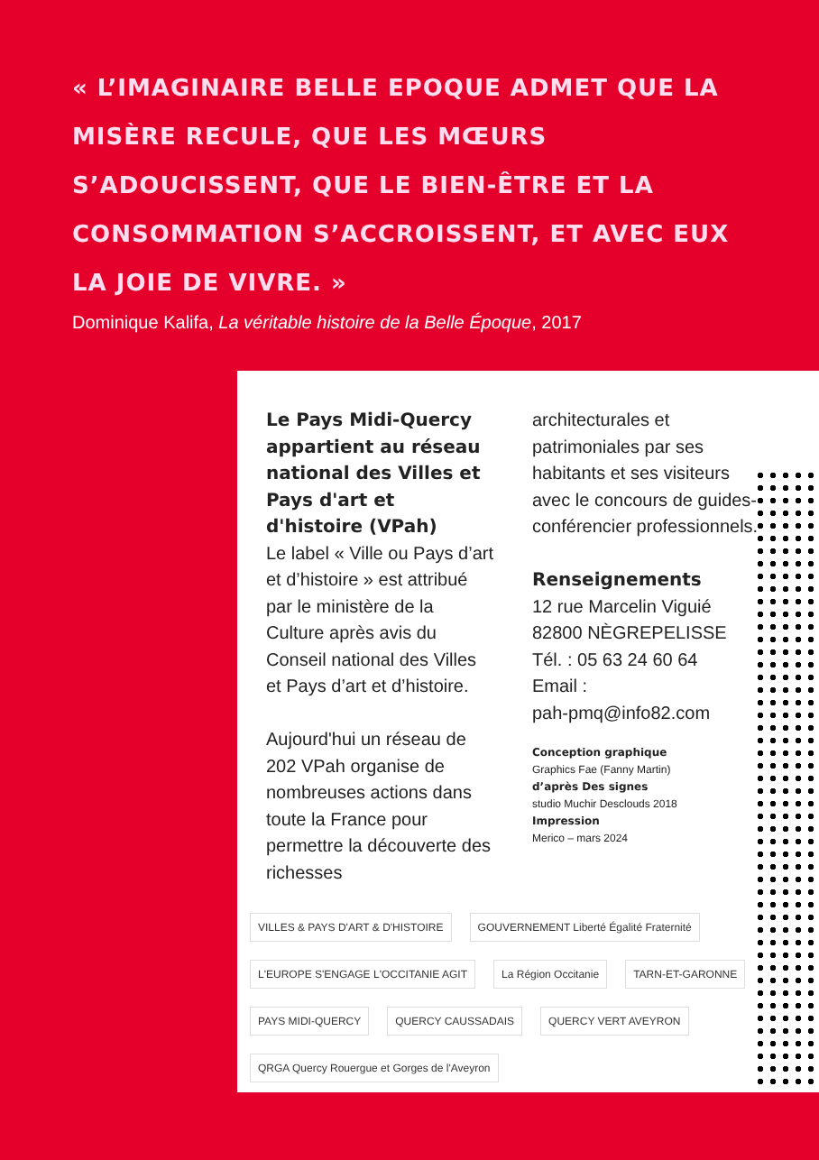« L’IMAGINAIRE BELLE EPOQUE ADMET QUE LA MISÈRE RECULE, QUE LES MŒURS S’ADOUCISSENT, QUE LE BIEN-ÊTRE ET LA CONSOMMATION S’ACCROISSENT, ET AVEC EUX LA JOIE DE VIVRE. »
Dominique Kalifa, La véritable histoire de la Belle Époque, 2017
Le Pays Midi-Quercy appartient au réseau national des Villes et Pays d'art et d'histoire (VPah)
Le label « Ville ou Pays d’art et d’histoire » est attribué par le ministère de la Culture après avis du Conseil national des Villes et Pays d’art et d’histoire.
Aujourd'hui un réseau de 202 VPah organise de nombreuses actions dans toute la France pour permettre la découverte des richesses
architecturales et patrimoniales par ses habitants et ses visiteurs avec le concours de guides-conférencier professionnels.
Renseignements
12 rue Marcelin Viguié
82800 NÈGREPELISSE
Tél. : 05 63 24 60 64
Email :
pah-pmq@info82.com
Conception graphique
Graphics Fae (Fanny Martin)
d’après Des signes
studio Muchir Desclouds 2018
Impression
Merico – mars 2024
VILLES & PAYS D'ART & D'HISTOIRE GOUVERNEMENT Liberté Égalité Fraternité L'EUROPE S'ENGAGE L'OCCITANIE AGIT La Région Occitanie TARN-ET-GARONNE PAYS MIDI-QUERCY QUERCY CAUSSADAIS QUERCY VERT AVEYRON QRGA Quercy Rouergue et Gorges de l'Aveyron